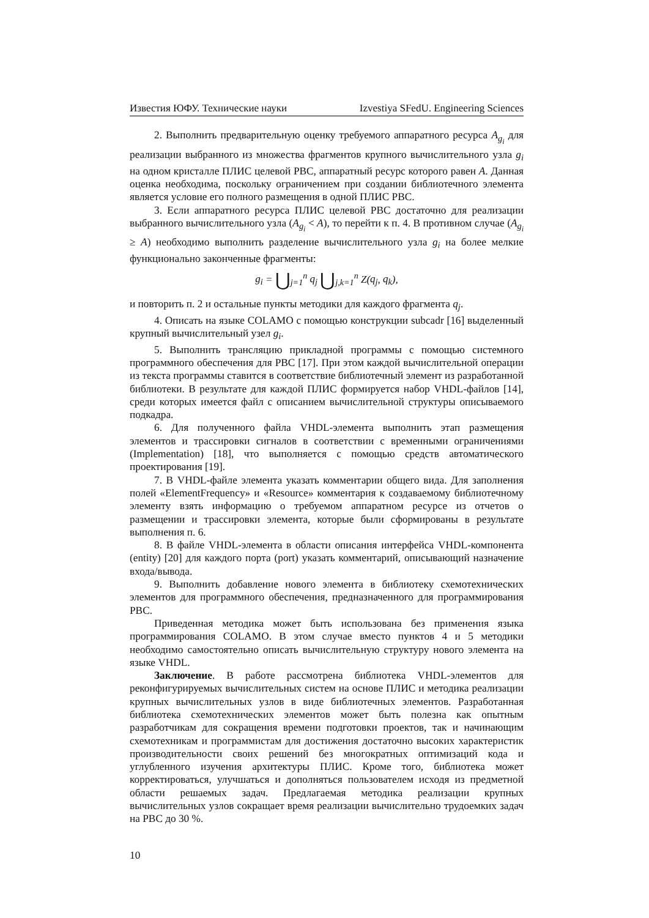Известия ЮФУ. Технические науки Izvestiya SFedU. Engineering Sciences
2. Выполнить предварительную оценку требуемого аппаратного ресурса A<sub>g<sub>i</sub></sub> для реализации выбранного из множества фрагментов крупного вычислительного узла g<sub>i</sub> на одном кристалле ПЛИС целевой РВС, аппаратный ресурс которого равен A. Данная оценка необходима, поскольку ограничением при создании библиотечного элемента является условие его полного размещения в одной ПЛИС РВС.
3. Если аппаратного ресурса ПЛИС целевой РВС достаточно для реализации выбранного вычислительного узла (A<sub>g<sub>i</sub></sub> < A), то перейти к п. 4. В противном случае (A<sub>g<sub>i</sub></sub> ≥ A) необходимо выполнить разделение вычислительного узла g<sub>i</sub> на более мелкие функционально законченные фрагменты:
g<sub>i</sub> = ⋃<sub>j=1</sub><sup>n</sup> q<sub>j</sub> ⋃<sub>j,k=1</sub><sup>n</sup> Z(q<sub>j</sub>, q<sub>k</sub>),
и повторить п. 2 и остальные пункты методики для каждого фрагмента q<sub>j</sub>.
4. Описать на языке COLAMO с помощью конструкции subcadr [16] выделенный крупный вычислительный узел g<sub>i</sub>.
5. Выполнить трансляцию прикладной программы с помощью системного программного обеспечения для РВС [17]. При этом каждой вычислительной операции из текста программы ставится в соответствие библиотечный элемент из разработанной библиотеки. В результате для каждой ПЛИС формируется набор VHDL-файлов [14], среди которых имеется файл с описанием вычислительной структуры описываемого подкадра.
6. Для полученного файла VHDL-элемента выполнить этап размещения элементов и трассировки сигналов в соответствии с временными ограничениями (Implementation) [18], что выполняется с помощью средств автоматического проектирования [19].
7. В VHDL-файле элемента указать комментарии общего вида. Для заполнения полей «ElementFrequency» и «Resource» комментария к создаваемому библиотечному элементу взять информацию о требуемом аппаратном ресурсе из отчетов о размещении и трассировки элемента, которые были сформированы в результате выполнения п. 6.
8. В файле VHDL-элемента в области описания интерфейса VHDL-компонента (entity) [20] для каждого порта (port) указать комментарий, описывающий назначение входа/вывода.
9. Выполнить добавление нового элемента в библиотеку схемотехнических элементов для программного обеспечения, предназначенного для программирования РВС.
Приведенная методика может быть использована без применения языка программирования COLAMO. В этом случае вместо пунктов 4 и 5 методики необходимо самостоятельно описать вычислительную структуру нового элемента на языке VHDL.
Заключение. В работе рассмотрена библиотека VHDL-элементов для реконфигурируемых вычислительных систем на основе ПЛИС и методика реализации крупных вычислительных узлов в виде библиотечных элементов. Разработанная библиотека схемотехнических элементов может быть полезна как опытным разработчикам для сокращения времени подготовки проектов, так и начинающим схемотехникам и программистам для достижения достаточно высоких характеристик производительности своих решений без многократных оптимизаций кода и углубленного изучения архитектуры ПЛИС. Кроме того, библиотека может корректироваться, улучшаться и дополняться пользователем исходя из предметной области решаемых задач. Предлагаемая методика реализации крупных вычислительных узлов сокращает время реализации вычислительно трудоемких задач на РВС до 30 %.
10